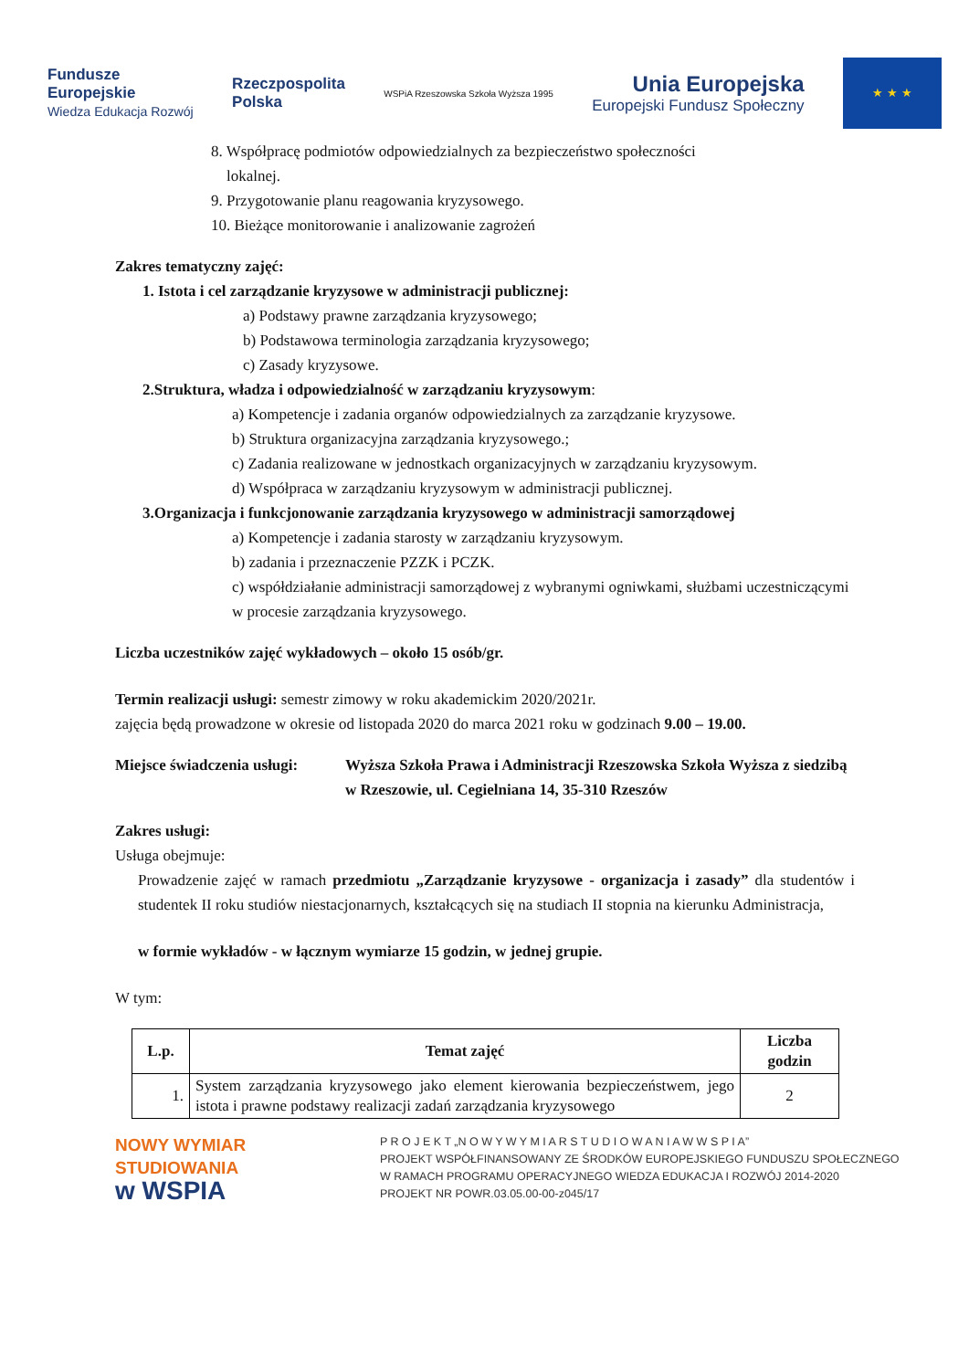Fundusze
Europejskie
Wiedza Edukacja Rozwój
Rzeczpospolita
Polska
WSPiA Rzeszowska Szkoła Wyższa 1995
Unia Europejska
Europejski Fundusz Społeczny
★ ★ ★
8. Współpracę podmiotów odpowiedzialnych za bezpieczeństwo społeczności
lokalnej.
9. Przygotowanie planu reagowania kryzysowego.
10. Bieżące monitorowanie i analizowanie zagrożeń
Zakres tematyczny zajęć:
1. Istota i cel zarządzanie kryzysowe w administracji publicznej:
a) Podstawy prawne zarządzania kryzysowego;
b) Podstawowa terminologia zarządzania kryzysowego;
c) Zasady kryzysowe.
2.Struktura, władza i odpowiedzialność w zarządzaniu kryzysowym:
a) Kompetencje i zadania organów odpowiedzialnych za zarządzanie kryzysowe.
b) Struktura organizacyjna zarządzania kryzysowego.;
c) Zadania realizowane w jednostkach organizacyjnych w zarządzaniu kryzysowym.
d) Współpraca w zarządzaniu kryzysowym w administracji publicznej.
3.Organizacja i funkcjonowanie zarządzania kryzysowego w administracji samorządowej
a) Kompetencje i zadania starosty w zarządzaniu kryzysowym.
b) zadania i przeznaczenie PZZK i PCZK.
c) współdziałanie administracji samorządowej z wybranymi ogniwkami, służbami uczestniczącymi w procesie zarządzania kryzysowego.
Liczba uczestników zajęć wykładowych – około 15 osób/gr.
Termin realizacji usługi: semestr zimowy w roku akademickim 2020/2021r.
zajęcia będą prowadzone w okresie od listopada 2020 do marca 2021 roku w godzinach 9.00 – 19.00.
Miejsce świadczenia usługi: Wyższa Szkoła Prawa i Administracji Rzeszowska Szkoła Wyższa z siedzibą w Rzeszowie, ul. Cegielniana 14, 35-310 Rzeszów
Zakres usługi:
Usługa obejmuje:
Prowadzenie zajęć w ramach przedmiotu „Zarządzanie kryzysowe - organizacja i zasady” dla studentów i studentek II roku studiów niestacjonarnych, kształcących się na studiach II stopnia na kierunku Administracja,
w formie wykładów - w łącznym wymiarze 15 godzin, w jednej grupie.
W tym:
| L.p. | Temat zajęć | Liczba godzin |
| --- | --- | --- |
| 1. | System zarządzania kryzysowego jako element kierowania bezpieczeństwem, jego istota i prawne podstawy realizacji zadań zarządzania kryzysowego | 2 |
NOWY WYMIAR
STUDIOWANIA
w WSPIA
P R O J E K T „N O W Y W Y M I A R S T U D I O W A N I A W W S P I A”
PROJEKT WSPÓŁFINANSOWANY ZE ŚRODKÓW EUROPEJSKIEGO FUNDUSZU SPOŁECZNEGO
W RAMACH PROGRAMU OPERACYJNEGO WIEDZA EDUKACJA I ROZWÓJ 2014-2020
PROJEKT NR POWR.03.05.00-00-z045/17